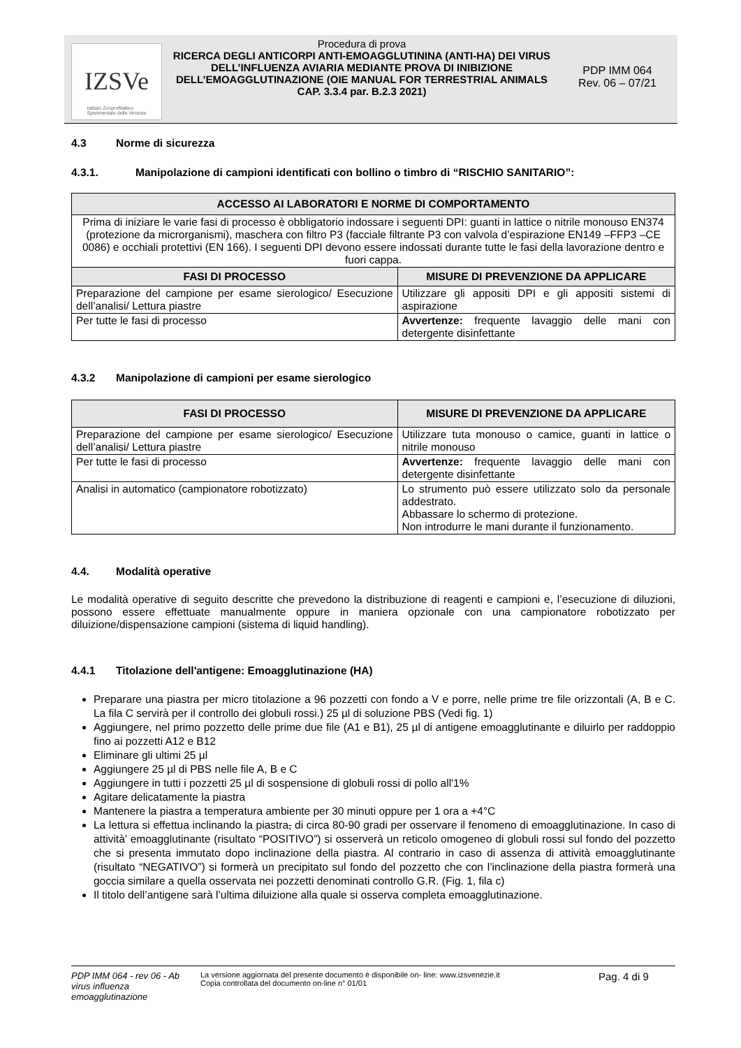IZSVe
Istituto Zooprofilattico
Sperimentale delle Venezie
Procedura di prova
RICERCA DEGLI ANTICORPI ANTI-EMOAGGLUTININA (ANTI-HA) DEI VIRUS DELL’INFLUENZA AVIARIA MEDIANTE PROVA DI INIBIZIONE DELL’EMOAGGLUTINAZIONE (OIE MANUAL FOR TERRESTRIAL ANIMALS CAP. 3.3.4 par. B.2.3 2021)
PDP IMM 064
Rev. 06 – 07/21
4.3 Norme di sicurezza
4.3.1. Manipolazione di campioni identificati con bollino o timbro di “RISCHIO SANITARIO”:
| ACCESSO AI LABORATORI E NORME DI COMPORTAMENTO | |
| --- | --- |
| Prima di iniziare le varie fasi di processo è obbligatorio indossare i seguenti DPI: guanti in lattice o nitrile monouso EN374 (protezione da microrganismi), maschera con filtro P3 (facciale filtrante P3 con valvola d’espirazione EN149 –FFP3 –CE 0086) e occhiali protettivi (EN 166). I seguenti DPI devono essere indossati durante tutte le fasi della lavorazione dentro e fuori cappa. | |
| FASI DI PROCESSO | MISURE DI PREVENZIONE DA APPLICARE |
| Preparazione del campione per esame sierologico/ Esecuzione dell’analisi/ Lettura piastre | Utilizzare gli appositi DPI e gli appositi sistemi di aspirazione |
| Per tutte le fasi di processo | Avvertenze: frequente lavaggio delle mani con detergente disinfettante |
4.3.2 Manipolazione di campioni per esame sierologico
| FASI DI PROCESSO | MISURE DI PREVENZIONE DA APPLICARE |
| --- | --- |
| Preparazione del campione per esame sierologico/ Esecuzione dell’analisi/ Lettura piastre | Utilizzare tuta monouso o camice, guanti in lattice o nitrile monouso |
| Per tutte le fasi di processo | Avvertenze: frequente lavaggio delle mani con detergente disinfettante |
| Analisi in automatico (campionatore robotizzato) | Lo strumento può essere utilizzato solo da personale addestrato. Abbassare lo schermo di protezione. Non introdurre le mani durante il funzionamento. |
4.4. Modalità operative
Le modalità operative di seguito descritte che prevedono la distribuzione di reagenti e campioni e, l’esecuzione di diluzioni, possono essere effettuate manualmente oppure in maniera opzionale con una campionatore robotizzato per diluizione/dispensazione campioni (sistema di liquid handling).
4.4.1 Titolazione dell'antigene: Emoagglutinazione (HA)
Preparare una piastra per micro titolazione a 96 pozzetti con fondo a V e porre, nelle prime tre file orizzontali (A, B e C. La fila C servirà per il controllo dei globuli rossi.) 25 µl di soluzione PBS (Vedi fig. 1)
Aggiungere, nel primo pozzetto delle prime due file (A1 e B1), 25 µl di antigene emoagglutinante e diluirlo per raddoppio fino ai pozzetti A12 e B12
Eliminare gli ultimi 25 µl
Aggiungere 25 µl di PBS nelle file A, B e C
Aggiungere in tutti i pozzetti 25 µl di sospensione di globuli rossi di pollo all'1%
Agitare delicatamente la piastra
Mantenere la piastra a temperatura ambiente per 30 minuti oppure per 1 ora a +4°C
La lettura si effettua inclinando la piastra, di circa 80-90 gradi per osservare il fenomeno di emoagglutinazione. In caso di attività’ emoagglutinante (risultato “POSITIVO”) si osserverà un reticolo omogeneo di globuli rossi sul fondo del pozzetto che si presenta immutato dopo inclinazione della piastra. Al contrario in caso di assenza di attività emoagglutinante (risultato “NEGATIVO”) si formerà un precipitato sul fondo del pozzetto che con l’inclinazione della piastra formerà una goccia similare a quella osservata nei pozzetti denominati controllo G.R. (Fig. 1, fila c)
Il titolo dell’antigene sarà l’ultima diluizione alla quale si osserva completa emoagglutinazione.
PDP IMM 064 - rev 06 - Ab virus influenza emoagglutinazione
La versione aggiornata del presente documento è disponibile on- line: www.izsvenezie.it
Copia controllata del documento on-line n° 01/01
Pag. 4 di 9